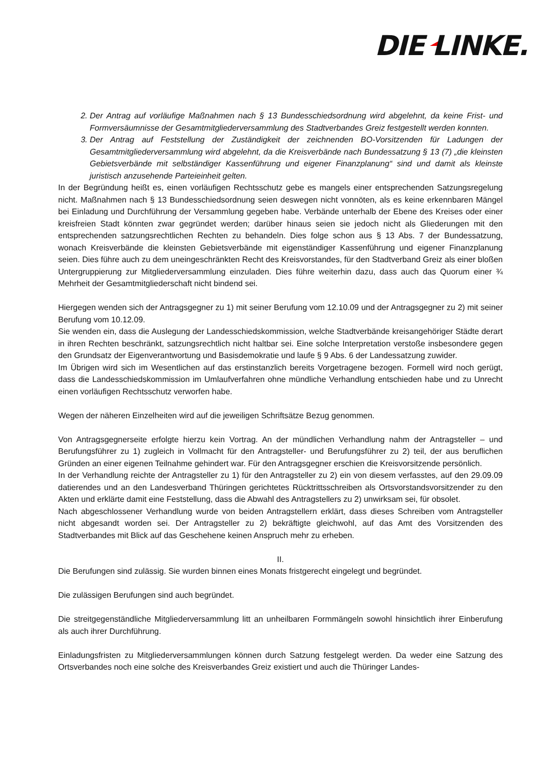DIE LINKE.
2. Der Antrag auf vorläufige Maßnahmen nach § 13 Bundesschiedsordnung wird abgelehnt, da keine Frist- und Formversäumnisse der Gesamtmitgliederversammlung des Stadtverbandes Greiz festgestellt werden konnten.
3. Der Antrag auf Feststellung der Zuständigkeit der zeichnenden BO-Vorsitzenden für Ladungen der Gesamtmitgliederversammlung wird abgelehnt, da die Kreisverbände nach Bundessatzung § 13 (7) „die kleinsten Gebietsverbände mit selbständiger Kassenführung und eigener Finanzplanung“ sind und damit als kleinste juristisch anzusehende Parteieinheit gelten.
In der Begründung heißt es, einen vorläufigen Rechtsschutz gebe es mangels einer entsprechenden Satzungsregelung nicht. Maßnahmen nach § 13 Bundesschiedsordnung seien deswegen nicht vonnöten, als es keine erkennbaren Mängel bei Einladung und Durchführung der Versammlung gegeben habe. Verbände unterhalb der Ebene des Kreises oder einer kreisfreien Stadt könnten zwar gegründet werden; darüber hinaus seien sie jedoch nicht als Gliederungen mit den entsprechenden satzungsrechtlichen Rechten zu behandeln. Dies folge schon aus § 13 Abs. 7 der Bundessatzung, wonach Kreisverbände die kleinsten Gebietsverbände mit eigenständiger Kassenführung und eigener Finanzplanung seien. Dies führe auch zu dem uneingeschränkten Recht des Kreisvorstandes, für den Stadtverband Greiz als einer bloßen Untergruppierung zur Mitgliederversammlung einzuladen. Dies führe weiterhin dazu, dass auch das Quorum einer ¾ Mehrheit der Gesamtmitgliederschaft nicht bindend sei.
Hiergegen wenden sich der Antragsgegner zu 1) mit seiner Berufung vom 12.10.09 und der Antragsgegner zu 2) mit seiner Berufung vom 10.12.09.
Sie wenden ein, dass die Auslegung der Landesschiedskommission, welche Stadtverbände kreisangehöriger Städte derart in ihren Rechten beschränkt, satzungsrechtlich nicht haltbar sei. Eine solche Interpretation verstoße insbesondere gegen den Grundsatz der Eigenverantwortung und Basisdemokratie und laufe § 9 Abs. 6 der Landessatzung zuwider.
Im Übrigen wird sich im Wesentlichen auf das erstinstanzlich bereits Vorgetragene bezogen. Formell wird noch gerügt, dass die Landesschiedskommission im Umlaufverfahren ohne mündliche Verhandlung entschieden habe und zu Unrecht einen vorläufigen Rechtsschutz verworfen habe.
Wegen der näheren Einzelheiten wird auf die jeweiligen Schriftsätze Bezug genommen.
Von Antragsgegnerseite erfolgte hierzu kein Vortrag. An der mündlichen Verhandlung nahm der Antragsteller – und Berufungsführer zu 1) zugleich in Vollmacht für den Antragsteller- und Berufungsführer zu 2) teil, der aus beruflichen Gründen an einer eigenen Teilnahme gehindert war. Für den Antragsgegner erschien die Kreisvorsitzende persönlich.
In der Verhandlung reichte der Antragsteller zu 1) für den Antragsteller zu 2) ein von diesem verfasstes, auf den 29.09.09 datierendes und an den Landesverband Thüringen gerichtetes Rücktrittsschreiben als Ortsvorstandsvorsitzender zu den Akten und erklärte damit eine Feststellung, dass die Abwahl des Antragstellers zu 2) unwirksam sei, für obsolet.
Nach abgeschlossener Verhandlung wurde von beiden Antragstellern erklärt, dass dieses Schreiben vom Antragsteller nicht abgesandt worden sei. Der Antragsteller zu 2) bekräftigte gleichwohl, auf das Amt des Vorsitzenden des Stadtverbandes mit Blick auf das Geschehene keinen Anspruch mehr zu erheben.
II.
Die Berufungen sind zulässig. Sie wurden binnen eines Monats fristgerecht eingelegt und begründet.
Die zulässigen Berufungen sind auch begründet.
Die streitgegenständliche Mitgliederversammlung litt an unheilbaren Formmängeln sowohl hinsichtlich ihrer Einberufung als auch ihrer Durchführung.
Einladungsfristen zu Mitgliederversammlungen können durch Satzung festgelegt werden. Da weder eine Satzung des Ortsverbandes noch eine solche des Kreisverbandes Greiz existiert und auch die Thüringer Landes-